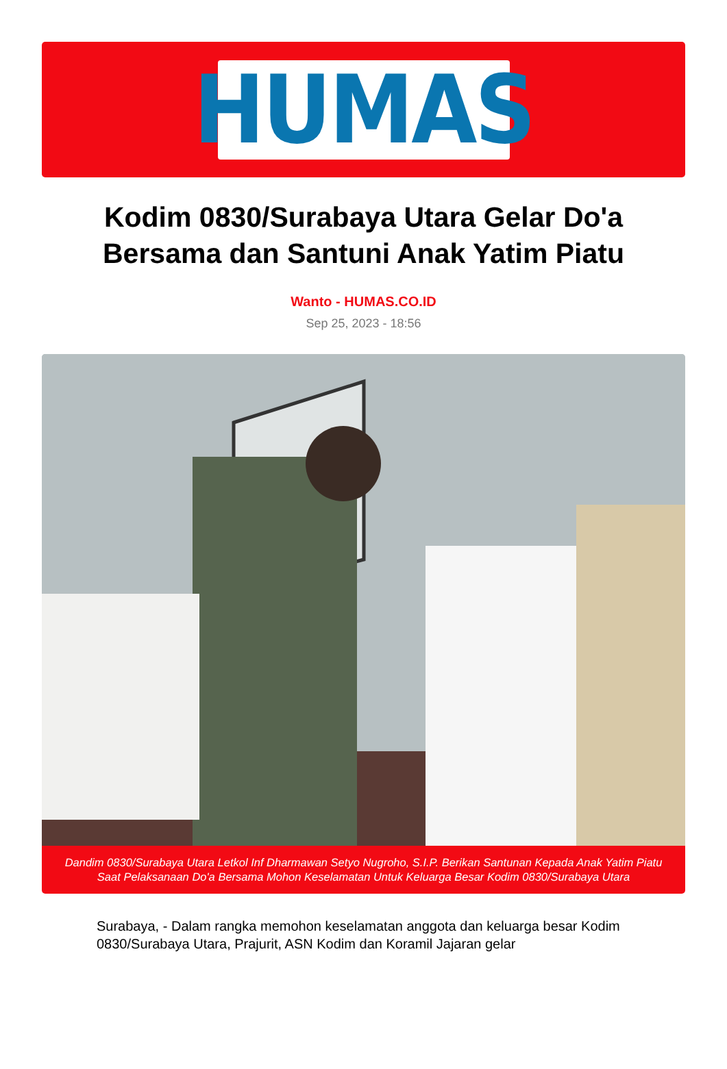HUMAS
Kodim 0830/Surabaya Utara Gelar Do'a Bersama dan Santuni Anak Yatim Piatu
Wanto - HUMAS.CO.ID
Sep 25, 2023 - 18:56
Dandim 0830/Surabaya Utara Letkol Inf Dharmawan Setyo Nugroho, S.I.P. Berikan Santunan Kepada Anak Yatim Piatu Saat Pelaksanaan Do'a Bersama Mohon Keselamatan Untuk Keluarga Besar Kodim 0830/Surabaya Utara
Surabaya, - Dalam rangka memohon keselamatan anggota dan keluarga besar Kodim 0830/Surabaya Utara, Prajurit, ASN Kodim dan Koramil Jajaran gelar